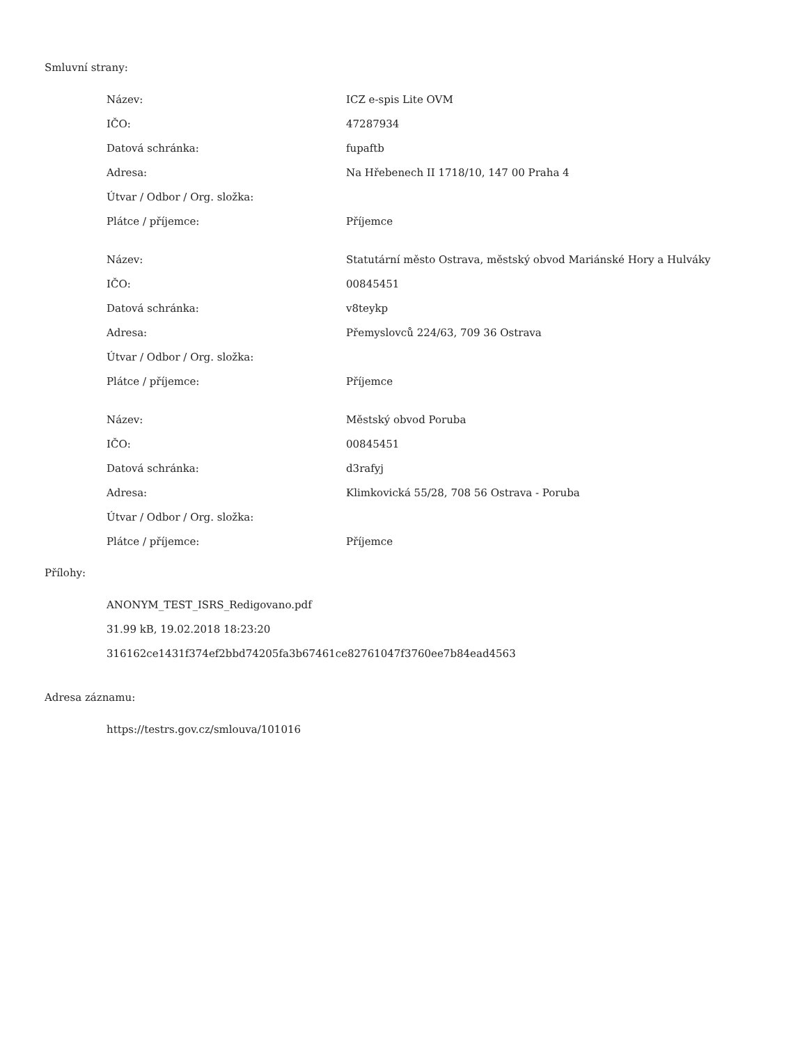Smluvní strany:
| Název: | ICZ e-spis Lite OVM |
| IČO: | 47287934 |
| Datová schránka: | fupaftb |
| Adresa: | Na Hřebenech II 1718/10, 147 00 Praha 4 |
| Útvar / Odbor / Org. složka: | |
| Plátce / příjemce: | Příjemce |
| Název: | Statutární město Ostrava, městský obvod Mariánské Hory a Hulváky |
| IČO: | 00845451 |
| Datová schránka: | v8teykp |
| Adresa: | Přemyslovců 224/63, 709 36 Ostrava |
| Útvar / Odbor / Org. složka: | |
| Plátce / příjemce: | Příjemce |
| Název: | Městský obvod Poruba |
| IČO: | 00845451 |
| Datová schránka: | d3rafyj |
| Adresa: | Klimkovická 55/28, 708 56 Ostrava - Poruba |
| Útvar / Odbor / Org. složka: | |
| Plátce / příjemce: | Příjemce |
Přílohy:
ANONYM_TEST_ISRS_Redigovano.pdf
31.99 kB, 19.02.2018 18:23:20
316162ce1431f374ef2bbd74205fa3b67461ce82761047f3760ee7b84ead4563
Adresa záznamu:
https://testrs.gov.cz/smlouva/101016